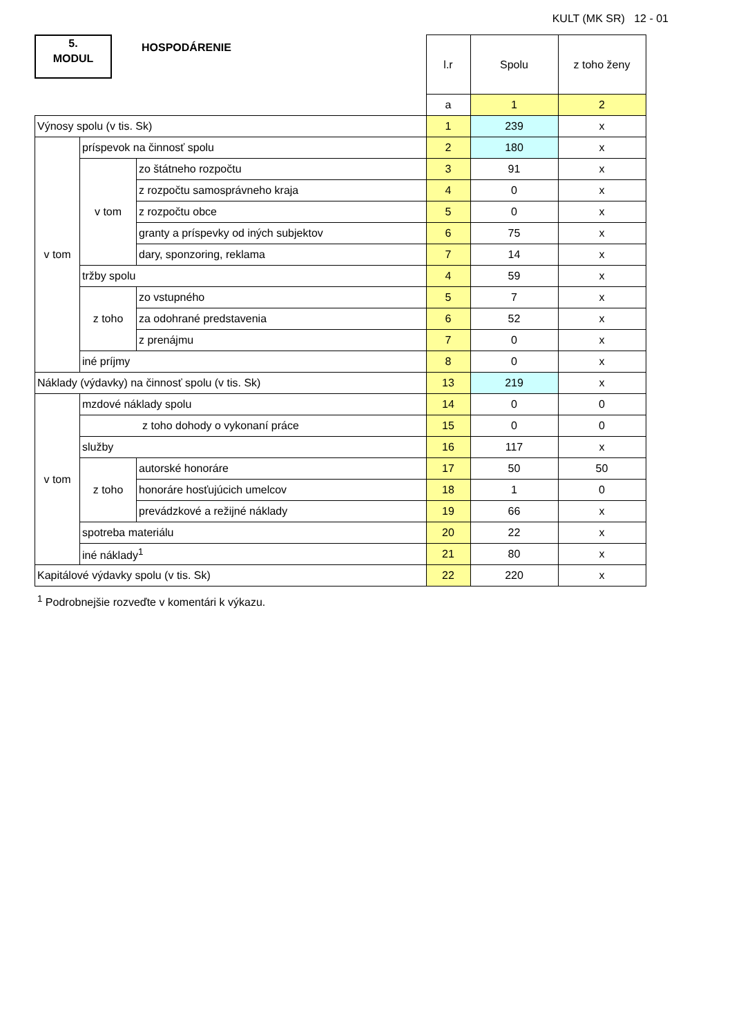KULT (MK SR) 12 - 01
5.
MODUL
HOSPODÁRENIE
| | | | l.r | Spolu | z toho ženy |
| | | | a | 1 | 2 |
| Výnosy spolu (v tis. Sk) | | | 1 | 239 | x |
| v tom | príspevok na činnosť spolu | | 2 | 180 | x |
| | v tom | zo štátneho rozpočtu | 3 | 91 | x |
| | | z rozpočtu samosprávneho kraja | 4 | 0 | x |
| | | z rozpočtu obce | 5 | 0 | x |
| | | granty a príspevky od iných subjektov | 6 | 75 | x |
| | | dary, sponzoring, reklama | 7 | 14 | x |
| | tržby spolu | | 4 | 59 | x |
| | z toho | zo vstupného | 5 | 7 | x |
| | | za odohrané predstavenia | 6 | 52 | x |
| | | z prenájmu | 7 | 0 | x |
| | iné príjmy | | 8 | 0 | x |
| Náklady (výdavky) na činnosť spolu (v tis. Sk) | | | 13 | 219 | x |
| v tom | mzdové náklady spolu | | 14 | 0 | 0 |
| | z toho dohody o vykonaní práce | | 15 | 0 | 0 |
| | služby | | 16 | 117 | x |
| | z toho | autorské honoráre | 17 | 50 | 50 |
| | | honoráre hosťujúcich umelcov | 18 | 1 | 0 |
| | | prevádzkové a režijné náklady | 19 | 66 | x |
| | spotreba materiálu | | 20 | 22 | x |
| | iné náklady<sup>1</sup> | | 21 | 80 | x |
| Kapitálové výdavky spolu (v tis. Sk) | | | 22 | 220 | x |
<sup>1</sup> Podrobnejšie rozveďte v komentári k výkazu.